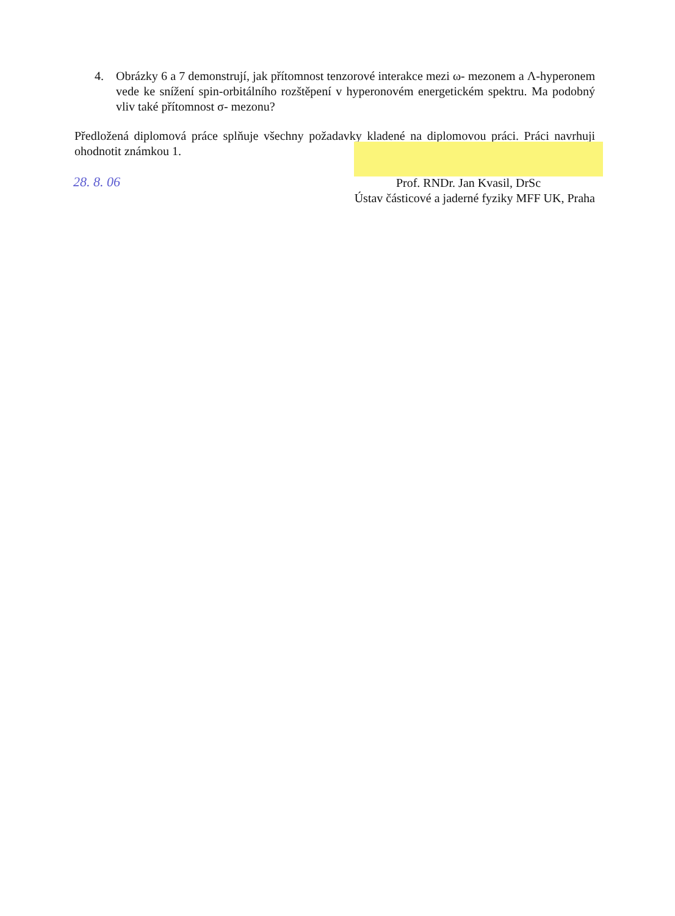4. Obrázky 6 a 7 demonstrují, jak přítomnost tenzorové interakce mezi ω- mezonem a Λ-hyperonem vede ke snížení spin-orbitálního rozštěpení v hyperonovém energetickém spektru. Ma podobný vliv také přítomnost σ- mezonu?
Předložená diplomová práce splňuje všechny požadavky kladené na diplomovou práci. Práci navrhuji ohodnotit známkou 1.
28. 8. 06
Prof. RNDr. Jan Kvasil, DrSc
Ústav částicové a jaderné fyziky MFF UK, Praha